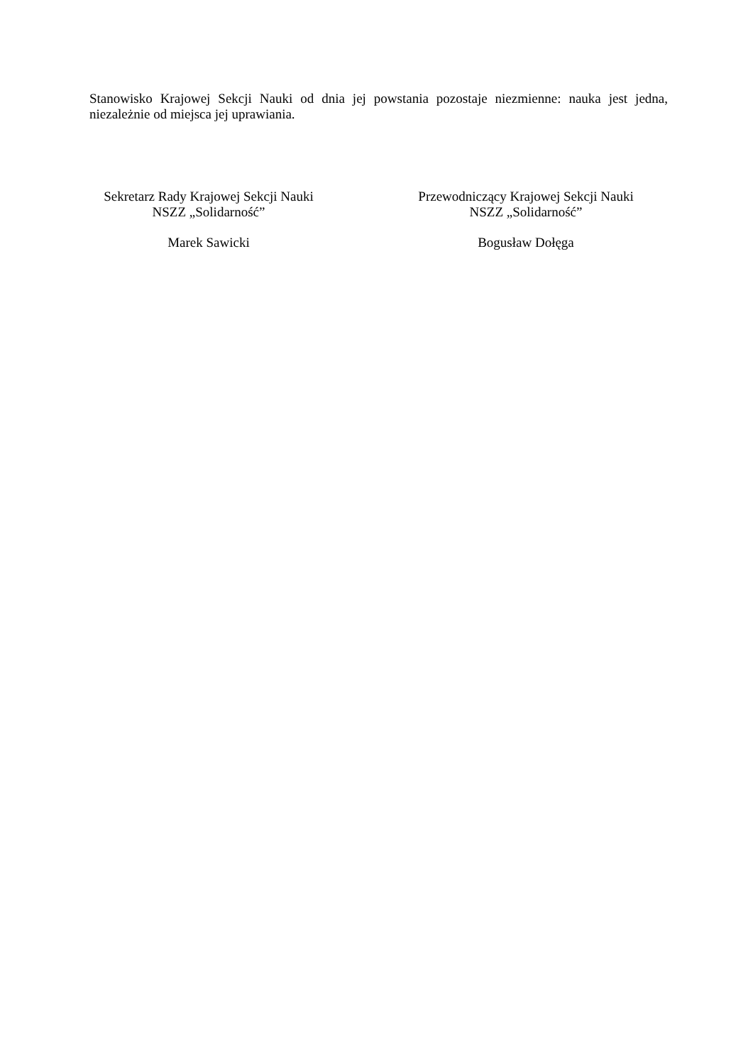Stanowisko Krajowej Sekcji Nauki od dnia jej powstania pozostaje niezmienne: nauka jest jedna, niezależnie od miejsca jej uprawiania.
Sekretarz Rady Krajowej Sekcji Nauki
NSZZ „Solidarność”
Marek Sawicki
Przewodniczący Krajowej Sekcji Nauki
NSZZ „Solidarność”
Bogusław Dołęga